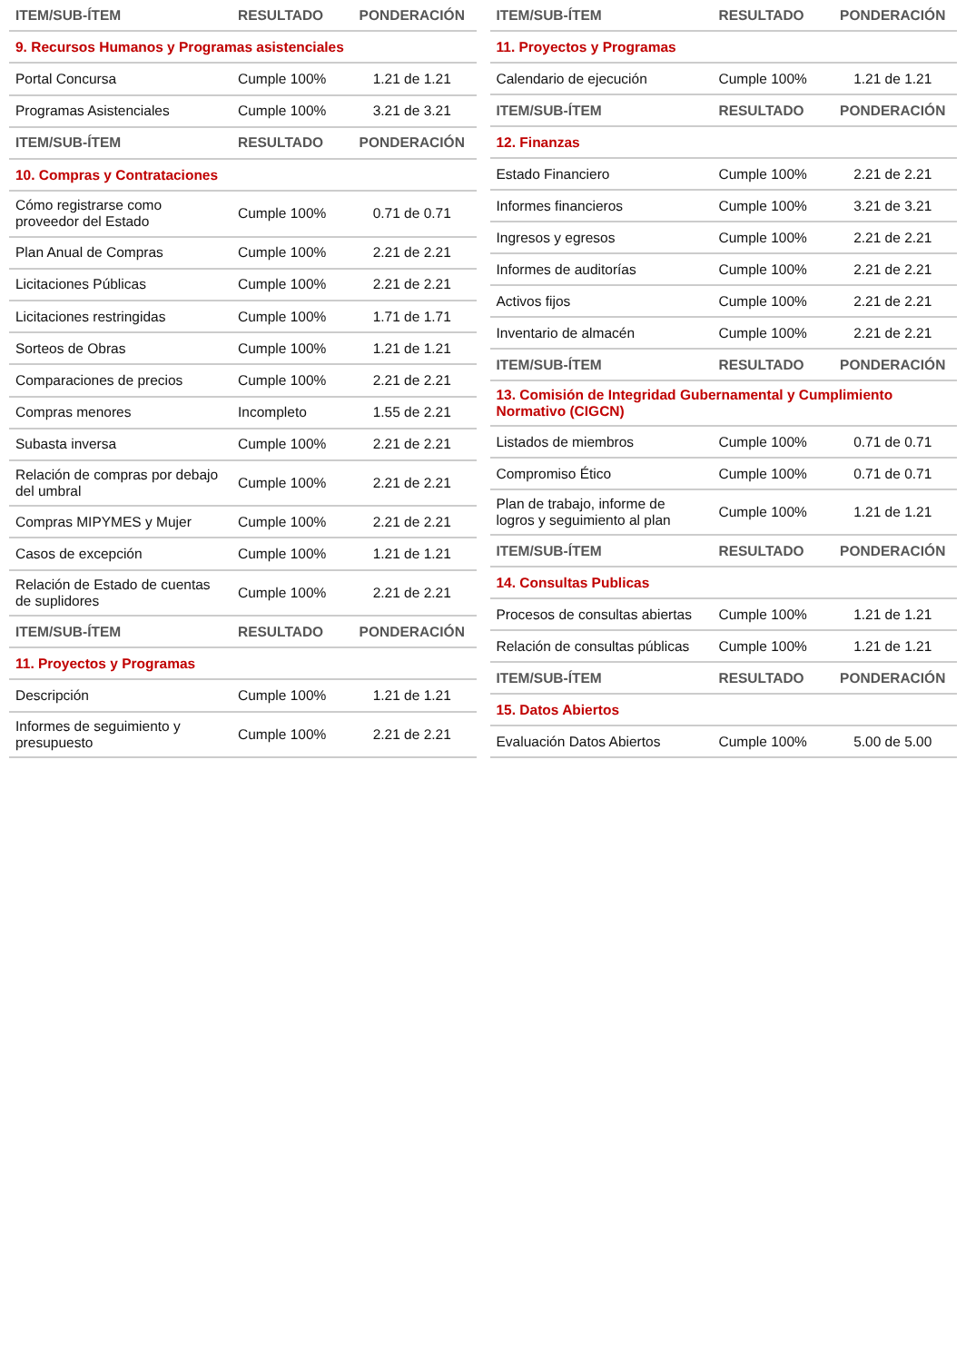| ITEM/SUB-ÍTEM | RESULTADO | PONDERACIÓN |
| --- | --- | --- |
| 9. Recursos Humanos y Programas asistenciales | | |
| Portal Concursa | Cumple 100% | 1.21 de 1.21 |
| Programas Asistenciales | Cumple 100% | 3.21 de 3.21 |
| ITEM/SUB-ÍTEM | RESULTADO | PONDERACIÓN |
| 10. Compras y Contrataciones | | |
| Cómo registrarse como proveedor del Estado | Cumple 100% | 0.71 de 0.71 |
| Plan Anual de Compras | Cumple 100% | 2.21 de 2.21 |
| Licitaciones Públicas | Cumple 100% | 2.21 de 2.21 |
| Licitaciones restringidas | Cumple 100% | 1.71 de 1.71 |
| Sorteos de Obras | Cumple 100% | 1.21 de 1.21 |
| Comparaciones de precios | Cumple 100% | 2.21 de 2.21 |
| Compras menores | Incompleto | 1.55 de 2.21 |
| Subasta inversa | Cumple 100% | 2.21 de 2.21 |
| Relación de compras por debajo del umbral | Cumple 100% | 2.21 de 2.21 |
| Compras MIPYMES y Mujer | Cumple 100% | 2.21 de 2.21 |
| Casos de excepción | Cumple 100% | 1.21 de 1.21 |
| Relación de Estado de cuentas de suplidores | Cumple 100% | 2.21 de 2.21 |
| ITEM/SUB-ÍTEM | RESULTADO | PONDERACIÓN |
| 11. Proyectos y Programas | | |
| Descripción | Cumple 100% | 1.21 de 1.21 |
| Informes de seguimiento y presupuesto | Cumple 100% | 2.21 de 2.21 |
| ITEM/SUB-ÍTEM | RESULTADO | PONDERACIÓN |
| --- | --- | --- |
| 11. Proyectos y Programas | | |
| Calendario de ejecución | Cumple 100% | 1.21 de 1.21 |
| ITEM/SUB-ÍTEM | RESULTADO | PONDERACIÓN |
| 12. Finanzas | | |
| Estado Financiero | Cumple 100% | 2.21 de 2.21 |
| Informes financieros | Cumple 100% | 3.21 de 3.21 |
| Ingresos y egresos | Cumple 100% | 2.21 de 2.21 |
| Informes de auditorías | Cumple 100% | 2.21 de 2.21 |
| Activos fijos | Cumple 100% | 2.21 de 2.21 |
| Inventario de almacén | Cumple 100% | 2.21 de 2.21 |
| ITEM/SUB-ÍTEM | RESULTADO | PONDERACIÓN |
| 13. Comisión de Integridad Gubernamental y Cumplimiento Normativo (CIGCN) | | |
| Listados de miembros | Cumple 100% | 0.71 de 0.71 |
| Compromiso Ético | Cumple 100% | 0.71 de 0.71 |
| Plan de trabajo, informe de logros y seguimiento al plan | Cumple 100% | 1.21 de 1.21 |
| ITEM/SUB-ÍTEM | RESULTADO | PONDERACIÓN |
| 14. Consultas Publicas | | |
| Procesos de consultas abiertas | Cumple 100% | 1.21 de 1.21 |
| Relación de consultas públicas | Cumple 100% | 1.21 de 1.21 |
| ITEM/SUB-ÍTEM | RESULTADO | PONDERACIÓN |
| 15. Datos Abiertos | | |
| Evaluación Datos Abiertos | Cumple 100% | 5.00 de 5.00 |